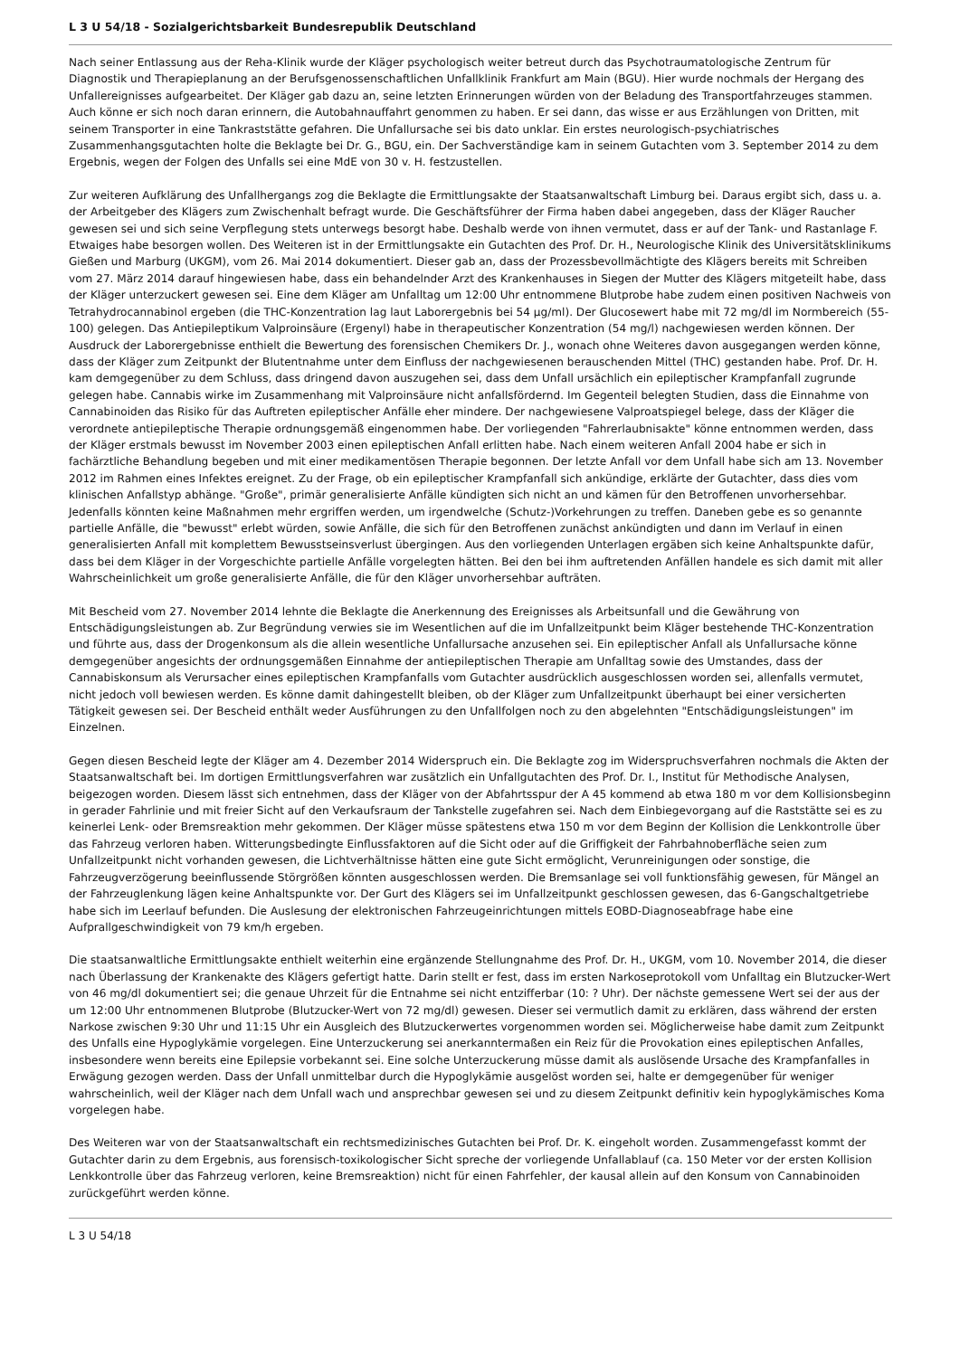L 3 U 54/18 - Sozialgerichtsbarkeit Bundesrepublik Deutschland
Nach seiner Entlassung aus der Reha-Klinik wurde der Kläger psychologisch weiter betreut durch das Psychotraumatologische Zentrum für Diagnostik und Therapieplanung an der Berufsgenossenschaftlichen Unfallklinik Frankfurt am Main (BGU). Hier wurde nochmals der Hergang des Unfallereignisses aufgearbeitet. Der Kläger gab dazu an, seine letzten Erinnerungen würden von der Beladung des Transportfahrzeuges stammen. Auch könne er sich noch daran erinnern, die Autobahnauffahrt genommen zu haben. Er sei dann, das wisse er aus Erzählungen von Dritten, mit seinem Transporter in eine Tankraststätte gefahren. Die Unfallursache sei bis dato unklar. Ein erstes neurologisch-psychiatrisches Zusammenhangsgutachten holte die Beklagte bei Dr. G., BGU, ein. Der Sachverständige kam in seinem Gutachten vom 3. September 2014 zu dem Ergebnis, wegen der Folgen des Unfalls sei eine MdE von 30 v. H. festzustellen.
Zur weiteren Aufklärung des Unfallhergangs zog die Beklagte die Ermittlungsakte der Staatsanwaltschaft Limburg bei. Daraus ergibt sich, dass u. a. der Arbeitgeber des Klägers zum Zwischenhalt befragt wurde. Die Geschäftsführer der Firma haben dabei angegeben, dass der Kläger Raucher gewesen sei und sich seine Verpflegung stets unterwegs besorgt habe. Deshalb werde von ihnen vermutet, dass er auf der Tank- und Rastanlage F. Etwaiges habe besorgen wollen. Des Weiteren ist in der Ermittlungsakte ein Gutachten des Prof. Dr. H., Neurologische Klinik des Universitätsklinikums Gießen und Marburg (UKGM), vom 26. Mai 2014 dokumentiert. Dieser gab an, dass der Prozessbevollmächtigte des Klägers bereits mit Schreiben vom 27. März 2014 darauf hingewiesen habe, dass ein behandelnder Arzt des Krankenhauses in Siegen der Mutter des Klägers mitgeteilt habe, dass der Kläger unterzuckert gewesen sei. Eine dem Kläger am Unfalltag um 12:00 Uhr entnommene Blutprobe habe zudem einen positiven Nachweis von Tetrahydrocannabinol ergeben (die THC-Konzentration lag laut Laborergebnis bei 54 µg/ml). Der Glucosewert habe mit 72 mg/dl im Normbereich (55-100) gelegen. Das Antiepileptikum Valproinsäure (Ergenyl) habe in therapeutischer Konzentration (54 mg/l) nachgewiesen werden können. Der Ausdruck der Laborergebnisse enthielt die Bewertung des forensischen Chemikers Dr. J., wonach ohne Weiteres davon ausgegangen werden könne, dass der Kläger zum Zeitpunkt der Blutentnahme unter dem Einfluss der nachgewiesenen berauschenden Mittel (THC) gestanden habe. Prof. Dr. H. kam demgegenüber zu dem Schluss, dass dringend davon auszugehen sei, dass dem Unfall ursächlich ein epileptischer Krampfanfall zugrunde gelegen habe. Cannabis wirke im Zusammenhang mit Valproinsäure nicht anfallsfördernd. Im Gegenteil belegten Studien, dass die Einnahme von Cannabinoiden das Risiko für das Auftreten epileptischer Anfälle eher mindere. Der nachgewiesene Valproatspiegel belege, dass der Kläger die verordnete antiepileptische Therapie ordnungsgemäß eingenommen habe. Der vorliegenden "Fahrerlaubnisakte" könne entnommen werden, dass der Kläger erstmals bewusst im November 2003 einen epileptischen Anfall erlitten habe. Nach einem weiteren Anfall 2004 habe er sich in fachärztliche Behandlung begeben und mit einer medikamentösen Therapie begonnen. Der letzte Anfall vor dem Unfall habe sich am 13. November 2012 im Rahmen eines Infektes ereignet. Zu der Frage, ob ein epileptischer Krampfanfall sich ankündige, erklärte der Gutachter, dass dies vom klinischen Anfallstyp abhänge. "Große", primär generalisierte Anfälle kündigten sich nicht an und kämen für den Betroffenen unvorhersehbar. Jedenfalls könnten keine Maßnahmen mehr ergriffen werden, um irgendwelche (Schutz-)Vorkehrungen zu treffen. Daneben gebe es so genannte partielle Anfälle, die "bewusst" erlebt würden, sowie Anfälle, die sich für den Betroffenen zunächst ankündigten und dann im Verlauf in einen generalisierten Anfall mit komplettem Bewusstseinsverlust übergingen. Aus den vorliegenden Unterlagen ergäben sich keine Anhaltspunkte dafür, dass bei dem Kläger in der Vorgeschichte partielle Anfälle vorgelegten hätten. Bei den bei ihm auftretenden Anfällen handele es sich damit mit aller Wahrscheinlichkeit um große generalisierte Anfälle, die für den Kläger unvorhersehbar aufträten.
Mit Bescheid vom 27. November 2014 lehnte die Beklagte die Anerkennung des Ereignisses als Arbeitsunfall und die Gewährung von Entschädigungsleistungen ab. Zur Begründung verwies sie im Wesentlichen auf die im Unfallzeitpunkt beim Kläger bestehende THC-Konzentration und führte aus, dass der Drogenkonsum als die allein wesentliche Unfallursache anzusehen sei. Ein epileptischer Anfall als Unfallursache könne demgegenüber angesichts der ordnungsgemäßen Einnahme der antiepileptischen Therapie am Unfalltag sowie des Umstandes, dass der Cannabiskonsum als Verursacher eines epileptischen Krampfanfalls vom Gutachter ausdrücklich ausgeschlossen worden sei, allenfalls vermutet, nicht jedoch voll bewiesen werden. Es könne damit dahingestellt bleiben, ob der Kläger zum Unfallzeitpunkt überhaupt bei einer versicherten Tätigkeit gewesen sei. Der Bescheid enthält weder Ausführungen zu den Unfallfolgen noch zu den abgelehnten "Entschädigungsleistungen" im Einzelnen.
Gegen diesen Bescheid legte der Kläger am 4. Dezember 2014 Widerspruch ein. Die Beklagte zog im Widerspruchsverfahren nochmals die Akten der Staatsanwaltschaft bei. Im dortigen Ermittlungsverfahren war zusätzlich ein Unfallgutachten des Prof. Dr. I., Institut für Methodische Analysen, beigezogen worden. Diesem lässt sich entnehmen, dass der Kläger von der Abfahrtsspur der A 45 kommend ab etwa 180 m vor dem Kollisionsbeginn in gerader Fahrlinie und mit freier Sicht auf den Verkaufsraum der Tankstelle zugefahren sei. Nach dem Einbiegevorgang auf die Raststätte sei es zu keinerlei Lenk- oder Bremsreaktion mehr gekommen. Der Kläger müsse spätestens etwa 150 m vor dem Beginn der Kollision die Lenkkontrolle über das Fahrzeug verloren haben. Witterungsbedingte Einflussfaktoren auf die Sicht oder auf die Griffigkeit der Fahrbahnoberfläche seien zum Unfallzeitpunkt nicht vorhanden gewesen, die Lichtverhältnisse hätten eine gute Sicht ermöglicht, Verunreinigungen oder sonstige, die Fahrzeugverzögerung beeinflussende Störgrößen könnten ausgeschlossen werden. Die Bremsanlage sei voll funktionsfähig gewesen, für Mängel an der Fahrzeuglenkung lägen keine Anhaltspunkte vor. Der Gurt des Klägers sei im Unfallzeitpunkt geschlossen gewesen, das 6-Gangschaltgetriebe habe sich im Leerlauf befunden. Die Auslesung der elektronischen Fahrzeugeinrichtungen mittels EOBD-Diagnoseabfrage habe eine Aufprallgeschwindigkeit von 79 km/h ergeben.
Die staatsanwaltliche Ermittlungsakte enthielt weiterhin eine ergänzende Stellungnahme des Prof. Dr. H., UKGM, vom 10. November 2014, die dieser nach Überlassung der Krankenakte des Klägers gefertigt hatte. Darin stellt er fest, dass im ersten Narkoseprotokoll vom Unfalltag ein Blutzucker-Wert von 46 mg/dl dokumentiert sei; die genaue Uhrzeit für die Entnahme sei nicht entzifferbar (10: ? Uhr). Der nächste gemessene Wert sei der aus der um 12:00 Uhr entnommenen Blutprobe (Blutzucker-Wert von 72 mg/dl) gewesen. Dieser sei vermutlich damit zu erklären, dass während der ersten Narkose zwischen 9:30 Uhr und 11:15 Uhr ein Ausgleich des Blutzuckerwertes vorgenommen worden sei. Möglicherweise habe damit zum Zeitpunkt des Unfalls eine Hypoglykämie vorgelegen. Eine Unterzuckerung sei anerkanntermaßen ein Reiz für die Provokation eines epileptischen Anfalles, insbesondere wenn bereits eine Epilepsie vorbekannt sei. Eine solche Unterzuckerung müsse damit als auslösende Ursache des Krampfanfalles in Erwägung gezogen werden. Dass der Unfall unmittelbar durch die Hypoglykämie ausgelöst worden sei, halte er demgegenüber für weniger wahrscheinlich, weil der Kläger nach dem Unfall wach und ansprechbar gewesen sei und zu diesem Zeitpunkt definitiv kein hypoglykämisches Koma vorgelegen habe.
Des Weiteren war von der Staatsanwaltschaft ein rechtsmedizinisches Gutachten bei Prof. Dr. K. eingeholt worden. Zusammengefasst kommt der Gutachter darin zu dem Ergebnis, aus forensisch-toxikologischer Sicht spreche der vorliegende Unfallablauf (ca. 150 Meter vor der ersten Kollision Lenkkontrolle über das Fahrzeug verloren, keine Bremsreaktion) nicht für einen Fahrfehler, der kausal allein auf den Konsum von Cannabinoiden zurückgeführt werden könne.
L 3 U 54/18